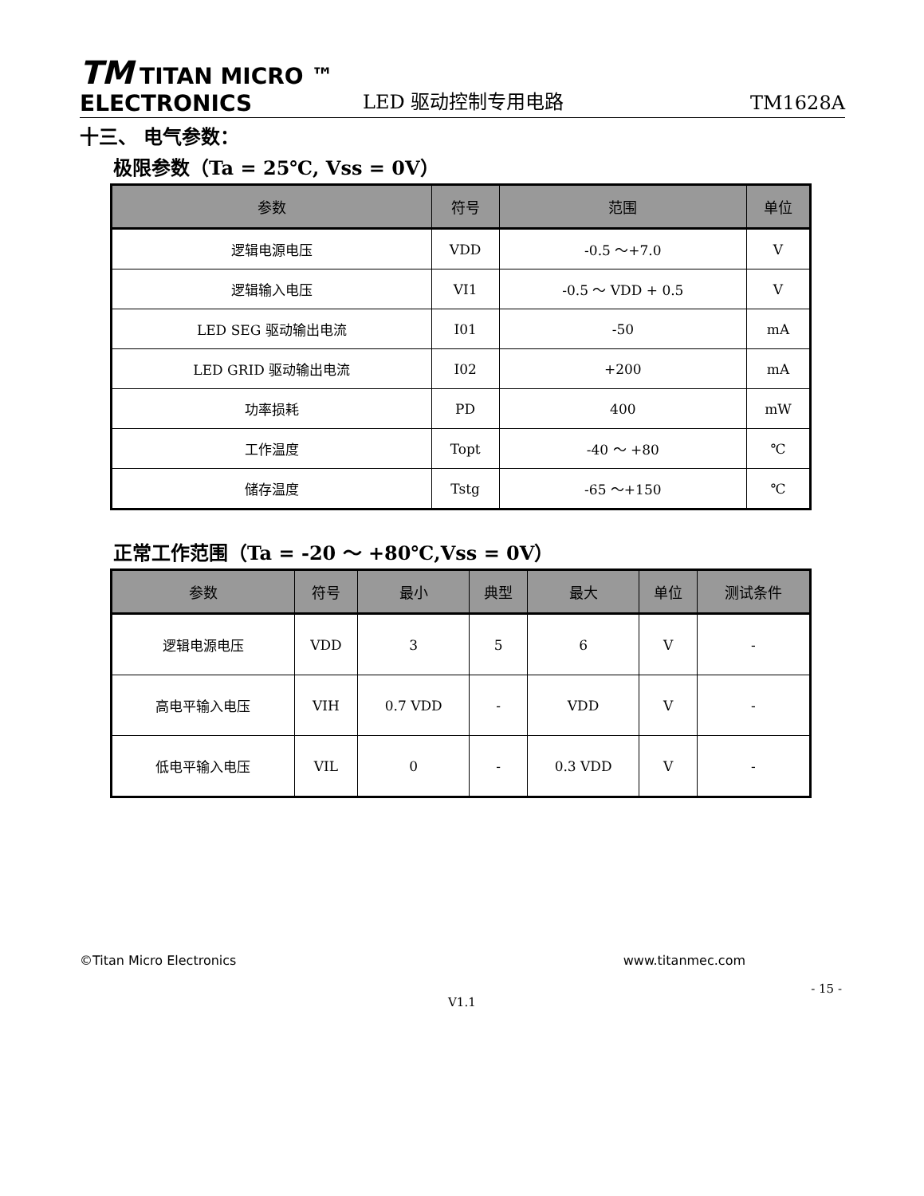TM TITAN MICRO ™
ELECTRONICS
LED 驱动控制专用电路
TM1628A
十三、 电气参数：
极限参数（Ta = 25℃, Vss = 0V）
| 参数 | 符号 | 范围 | 单位 |
| --- | --- | --- | --- |
| 逻辑电源电压 | VDD | -0.5 ～+7.0 | V |
| 逻辑输入电压 | VI1 | -0.5 ～ VDD + 0.5 | V |
| LED SEG 驱动输出电流 | I01 | -50 | mA |
| LED GRID 驱动输出电流 | I02 | +200 | mA |
| 功率损耗 | PD | 400 | mW |
| 工作温度 | Topt | -40 ～ +80 | ℃ |
| 储存温度 | Tstg | -65 ～+150 | ℃ |
正常工作范围（Ta = -20 ～ +80℃,Vss = 0V）
| 参数 | 符号 | 最小 | 典型 | 最大 | 单位 | 测试条件 |
| --- | --- | --- | --- | --- | --- | --- |
| 逻辑电源电压 | VDD | 3 | 5 | 6 | V | - |
| 高电平输入电压 | VIH | 0.7 VDD | - | VDD | V | - |
| 低电平输入电压 | VIL | 0 | - | 0.3 VDD | V | - |
©Titan Micro Electronics www.titanmec.com
- 15 -
V1.1